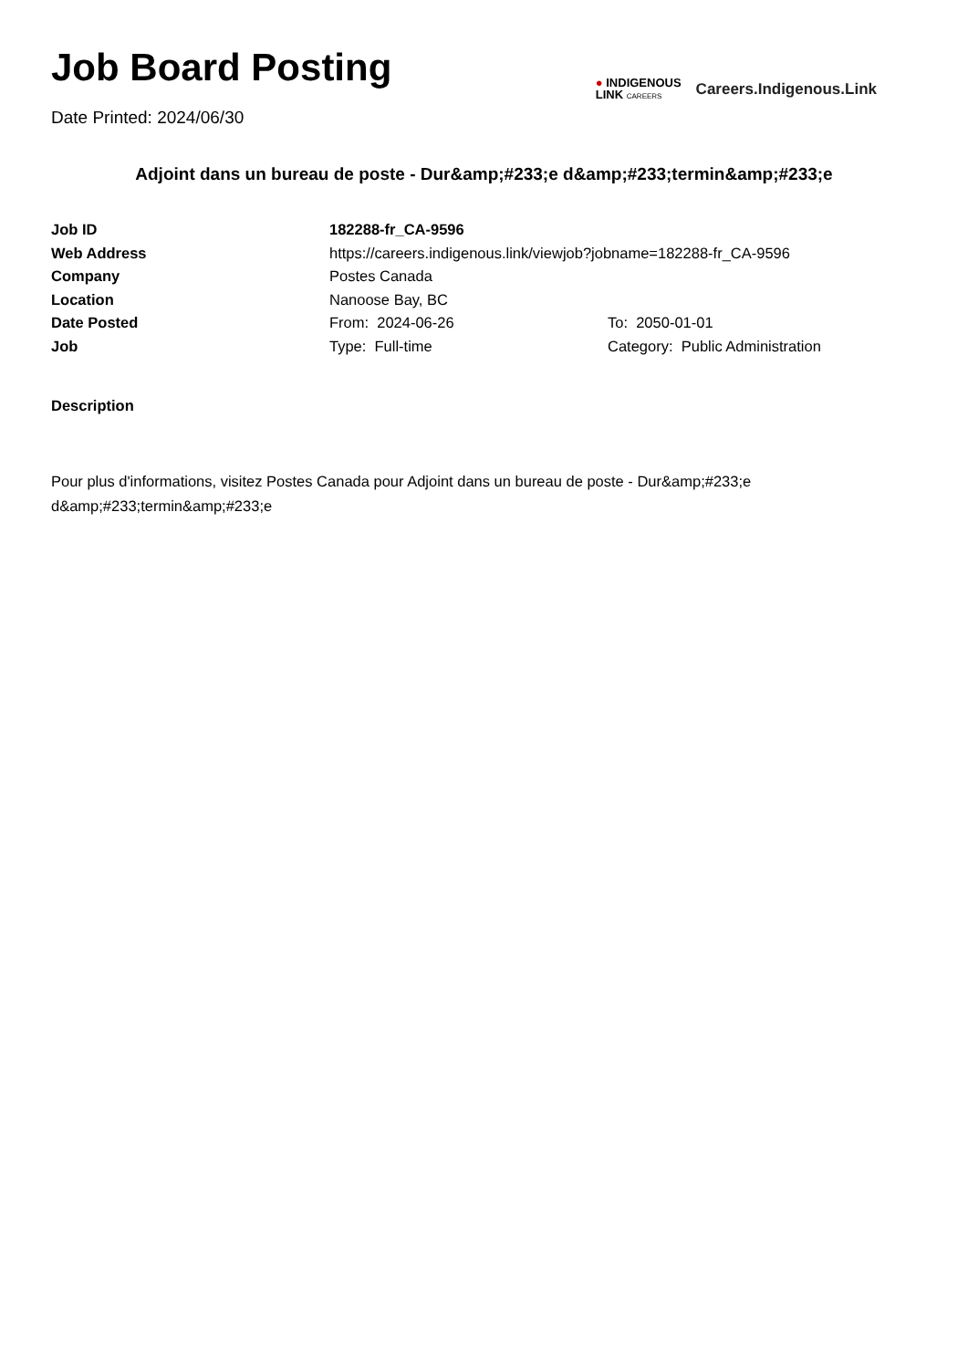Job Board Posting
Date Printed: 2024/06/30
● INDIGENOUS
LINK CAREERS
Careers.Indigenous.Link
Adjoint dans un bureau de poste - Dur&amp;#233;e d&amp;#233;termin&amp;#233;e
| Job ID | 182288-fr_CA-9596 | |
| Web Address | https://careers.indigenous.link/viewjob?jobname=182288-fr_CA-9596 | |
| Company | Postes Canada | |
| Location | Nanoose Bay, BC | |
| Date Posted | From: 2024-06-26 | To: 2050-01-01 |
| Job | Type: Full-time | Category: Public Administration |
Description
Pour plus d'informations, visitez Postes Canada pour Adjoint dans un bureau de poste - Dur&amp;#233;e d&amp;#233;termin&amp;#233;e